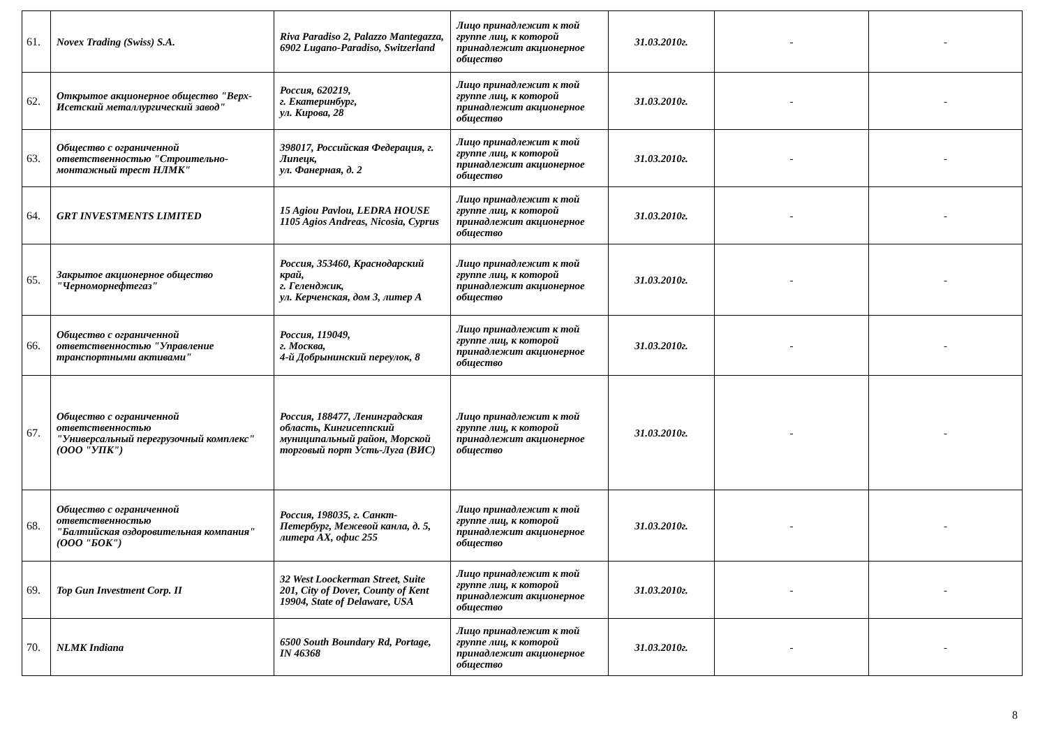| 61. | Novex Trading (Swiss) S.A. | Riva Paradiso 2, Palazzo Mantegazza, 6902 Lugano-Paradiso, Switzerland | Лицо принадлежит к той группе лиц, к которой принадлежит акционерное общество | 31.03.2010г. | - | - |
| 62. | Открытое акционерное общество "Верх-Исетский металлургический завод" | Россия, 620219, г. Екатеринбург, ул. Кирова, 28 | Лицо принадлежит к той группе лиц, к которой принадлежит акционерное общество | 31.03.2010г. | - | - |
| 63. | Общество с ограниченной ответственностью "Строительно-монтажный трест НЛМК" | 398017, Российская Федерация, г. Липецк, ул. Фанерная, д. 2 | Лицо принадлежит к той группе лиц, к которой принадлежит акционерное общество | 31.03.2010г. | - | - |
| 64. | GRT INVESTMENTS LIMITED | 15 Agiou Pavlou, LEDRA HOUSE 1105 Agios Andreas, Nicosia, Cyprus | Лицо принадлежит к той группе лиц, к которой принадлежит акционерное общество | 31.03.2010г. | - | - |
| 65. | Закрытое акционерное общество "Черноморнефтегаз" | Россия, 353460, Краснодарский край, г. Геленджик, ул. Керченская, дом 3, литер А | Лицо принадлежит к той группе лиц, к которой принадлежит акционерное общество | 31.03.2010г. | - | - |
| 66. | Общество с ограниченной ответственностью "Управление транспортными активами" | Россия, 119049, г. Москва, 4-й Добрынинский переулок, 8 | Лицо принадлежит к той группе лиц, к которой принадлежит акционерное общество | 31.03.2010г. | - | - |
| 67. | Общество с ограниченной ответственностью "Универсальный перегрузочный комплекс" (ООО "УПК") | Россия, 188477, Ленинградская область, Кингисеппский муниципальный район, Морской торговый порт Усть-Луга (ВИС) | Лицо принадлежит к той группе лиц, к которой принадлежит акционерное общество | 31.03.2010г. | - | - |
| 68. | Общество с ограниченной ответственностью "Балтийская оздоровительная компания" (ООО "БОК") | Россия, 198035, г. Санкт-Петербург, Межевой канла, д. 5, литера АХ, офис 255 | Лицо принадлежит к той группе лиц, к которой принадлежит акционерное общество | 31.03.2010г. | - | - |
| 69. | Top Gun Investment Corp. II | 32 West Loockerman Street, Suite 201, City of Dover, County of Kent 19904, State of Delaware, USA | Лицо принадлежит к той группе лиц, к которой принадлежит акционерное общество | 31.03.2010г. | - | - |
| 70. | NLMK Indiana | 6500 South Boundary Rd, Portage, IN 46368 | Лицо принадлежит к той группе лиц, к которой принадлежит акционерное общество | 31.03.2010г. | - | - |
8